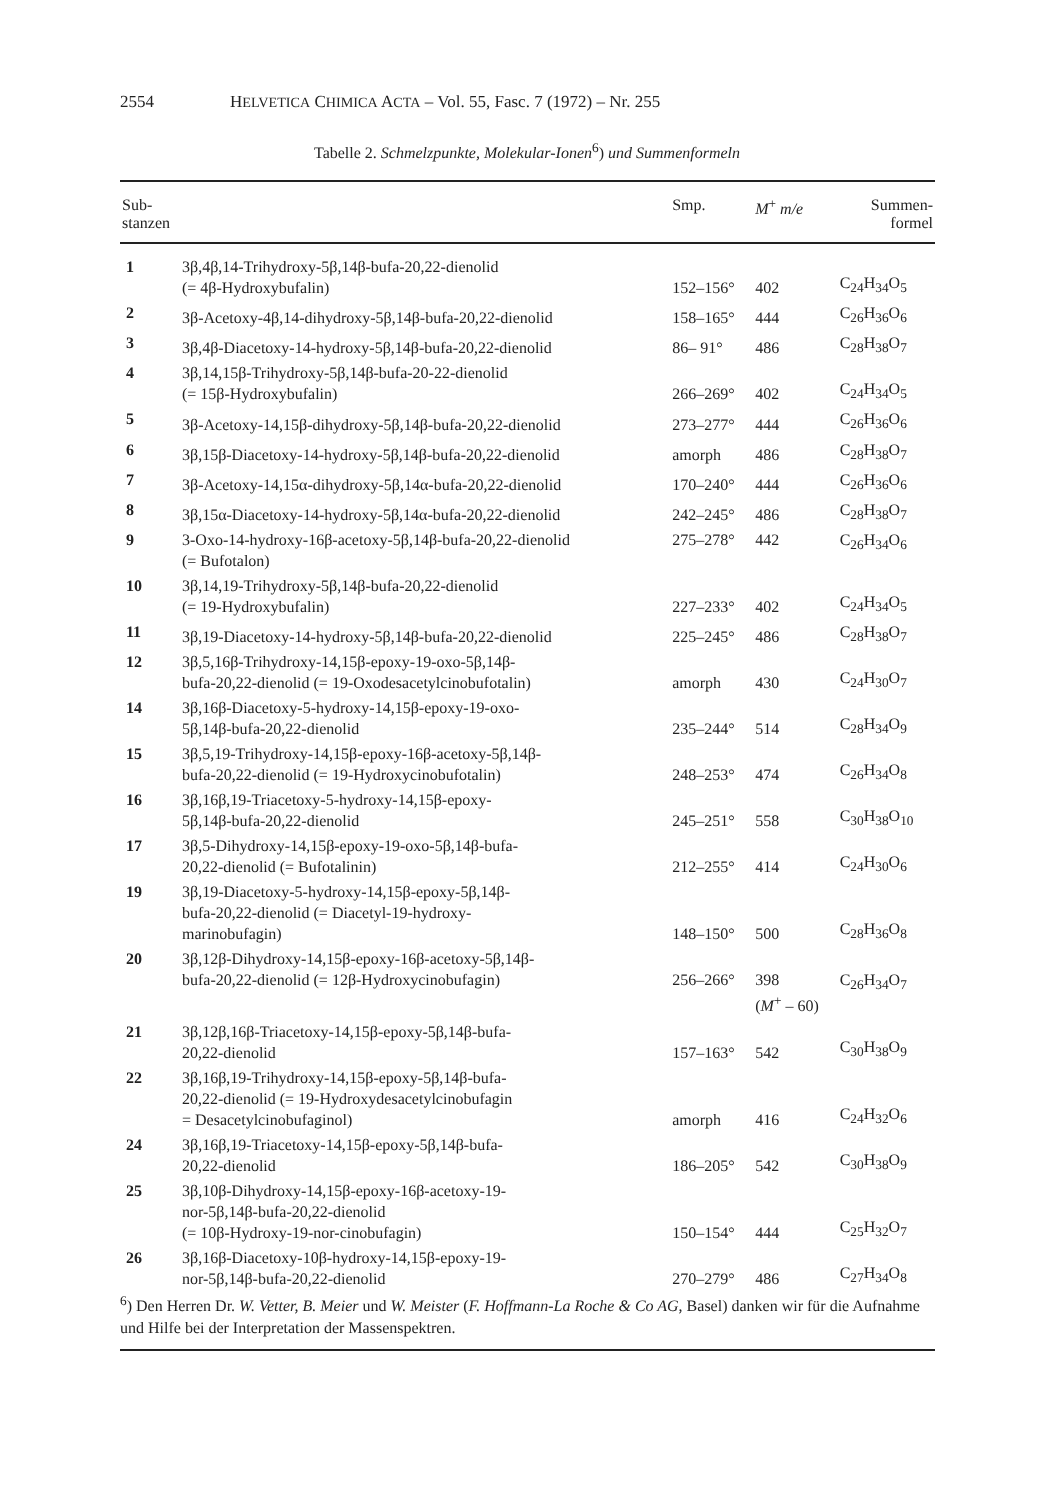2554 HELVETICA CHIMICA ACTA – Vol. 55, Fasc. 7 (1972) – Nr. 255
Tabelle 2. Schmelzpunkte, Molekular-Ionen<sup>6</sup>) und Summenformeln
| Sub- stanzen | | Smp. | M<sup>+</sup> m/e | Summen- formel |
| --- | --- | --- | --- | --- |
| 1 | 3β,4β,14-Trihydroxy-5β,14β-bufa-20,22-dienolid (= 4β-Hydroxybufalin) | 152–156° | 402 | C<sub>24</sub>H<sub>34</sub>O<sub>5</sub> |
| 2 | 3β-Acetoxy-4β,14-dihydroxy-5β,14β-bufa-20,22-dienolid | 158–165° | 444 | C<sub>26</sub>H<sub>36</sub>O<sub>6</sub> |
| 3 | 3β,4β-Diacetoxy-14-hydroxy-5β,14β-bufa-20,22-dienolid | 86– 91° | 486 | C<sub>28</sub>H<sub>38</sub>O<sub>7</sub> |
| 4 | 3β,14,15β-Trihydroxy-5β,14β-bufa-20-22-dienolid (= 15β-Hydroxybufalin) | 266–269° | 402 | C<sub>24</sub>H<sub>34</sub>O<sub>5</sub> |
| 5 | 3β-Acetoxy-14,15β-dihydroxy-5β,14β-bufa-20,22-dienolid | 273–277° | 444 | C<sub>26</sub>H<sub>36</sub>O<sub>6</sub> |
| 6 | 3β,15β-Diacetoxy-14-hydroxy-5β,14β-bufa-20,22-dienolid | amorph | 486 | C<sub>28</sub>H<sub>38</sub>O<sub>7</sub> |
| 7 | 3β-Acetoxy-14,15α-dihydroxy-5β,14α-bufa-20,22-dienolid | 170–240° | 444 | C<sub>26</sub>H<sub>36</sub>O<sub>6</sub> |
| 8 | 3β,15α-Diacetoxy-14-hydroxy-5β,14α-bufa-20,22-dienolid | 242–245° | 486 | C<sub>28</sub>H<sub>38</sub>O<sub>7</sub> |
| 9 | 3-Oxo-14-hydroxy-16β-acetoxy-5β,14β-bufa-20,22-dienolid (= Bufotalon) | 275–278° | 442 | C<sub>26</sub>H<sub>34</sub>O<sub>6</sub> |
| 10 | 3β,14,19-Trihydroxy-5β,14β-bufa-20,22-dienolid (= 19-Hydroxybufalin) | 227–233° | 402 | C<sub>24</sub>H<sub>34</sub>O<sub>5</sub> |
| 11 | 3β,19-Diacetoxy-14-hydroxy-5β,14β-bufa-20,22-dienolid | 225–245° | 486 | C<sub>28</sub>H<sub>38</sub>O<sub>7</sub> |
| 12 | 3β,5,16β-Trihydroxy-14,15β-epoxy-19-oxo-5β,14β- bufa-20,22-dienolid (= 19-Oxodesacetylcinobufotalin) | amorph | 430 | C<sub>24</sub>H<sub>30</sub>O<sub>7</sub> |
| 14 | 3β,16β-Diacetoxy-5-hydroxy-14,15β-epoxy-19-oxo- 5β,14β-bufa-20,22-dienolid | 235–244° | 514 | C<sub>28</sub>H<sub>34</sub>O<sub>9</sub> |
| 15 | 3β,5,19-Trihydroxy-14,15β-epoxy-16β-acetoxy-5β,14β- bufa-20,22-dienolid (= 19-Hydroxycinobufotalin) | 248–253° | 474 | C<sub>26</sub>H<sub>34</sub>O<sub>8</sub> |
| 16 | 3β,16β,19-Triacetoxy-5-hydroxy-14,15β-epoxy- 5β,14β-bufa-20,22-dienolid | 245–251° | 558 | C<sub>30</sub>H<sub>38</sub>O<sub>10</sub> |
| 17 | 3β,5-Dihydroxy-14,15β-epoxy-19-oxo-5β,14β-bufa- 20,22-dienolid (= Bufotalinin) | 212–255° | 414 | C<sub>24</sub>H<sub>30</sub>O<sub>6</sub> |
| 19 | 3β,19-Diacetoxy-5-hydroxy-14,15β-epoxy-5β,14β- bufa-20,22-dienolid (= Diacetyl-19-hydroxy- marinobufagin) | 148–150° | 500 | C<sub>28</sub>H<sub>36</sub>O<sub>8</sub> |
| 20 | 3β,12β-Dihydroxy-14,15β-epoxy-16β-acetoxy-5β,14β- bufa-20,22-dienolid (= 12β-Hydroxycinobufagin) | 256–266° | 398 ( M<sup>+</sup> – 60) | C<sub>26</sub>H<sub>34</sub>O<sub>7</sub> |
| 21 | 3β,12β,16β-Triacetoxy-14,15β-epoxy-5β,14β-bufa- 20,22-dienolid | 157–163° | 542 | C<sub>30</sub>H<sub>38</sub>O<sub>9</sub> |
| 22 | 3β,16β,19-Trihydroxy-14,15β-epoxy-5β,14β-bufa- 20,22-dienolid (= 19-Hydroxydesacetylcinobufagin = Desacetylcinobufaginol) | amorph | 416 | C<sub>24</sub>H<sub>32</sub>O<sub>6</sub> |
| 24 | 3β,16β,19-Triacetoxy-14,15β-epoxy-5β,14β-bufa- 20,22-dienolid | 186–205° | 542 | C<sub>30</sub>H<sub>38</sub>O<sub>9</sub> |
| 25 | 3β,10β-Dihydroxy-14,15β-epoxy-16β-acetoxy-19- nor-5β,14β-bufa-20,22-dienolid (= 10β-Hydroxy-19-nor-cinobufagin) | 150–154° | 444 | C<sub>25</sub>H<sub>32</sub>O<sub>7</sub> |
| 26 | 3β,16β-Diacetoxy-10β-hydroxy-14,15β-epoxy-19- nor-5β,14β-bufa-20,22-dienolid | 270–279° | 486 | C<sub>27</sub>H<sub>34</sub>O<sub>8</sub> |
<sup>6</sup>) Den Herren Dr. W. Vetter, B. Meier und W. Meister (F. Hoffmann-La Roche & Co AG, Basel) danken wir für die Aufnahme und Hilfe bei der Interpretation der Massenspektren.